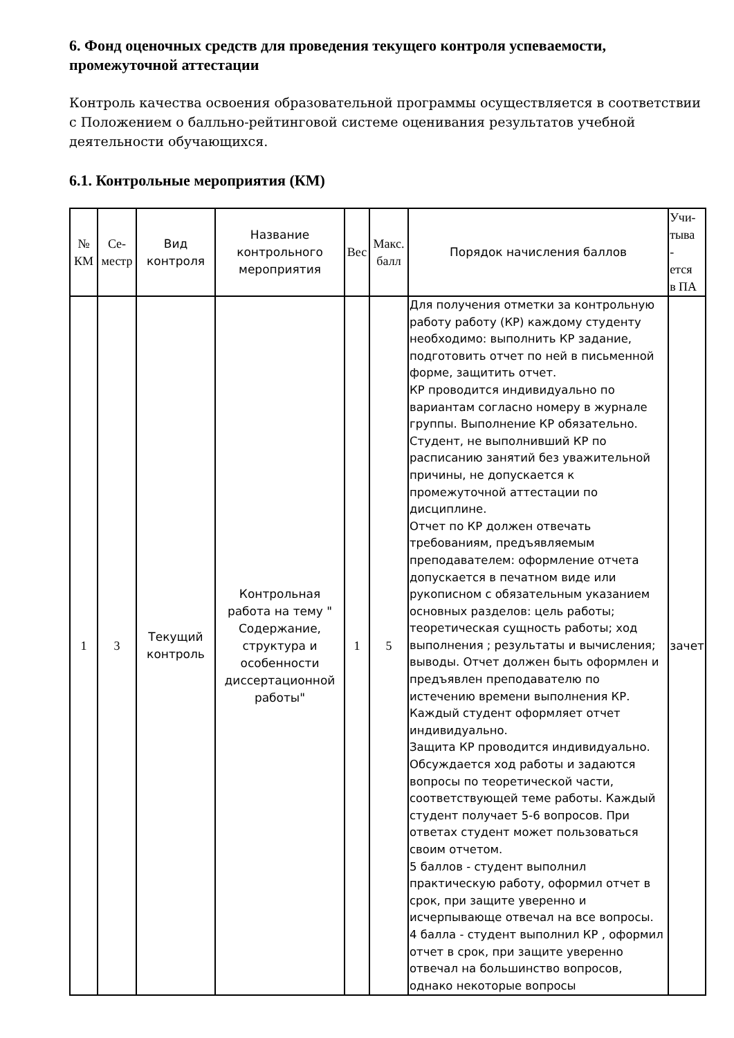6. Фонд оценочных средств для проведения текущего контроля успеваемости, промежуточной аттестации
Контроль качества освоения образовательной программы осуществляется в соответствии с Положением о балльно-рейтинговой системе оценивания результатов учебной деятельности обучающихся.
6.1. Контрольные мероприятия (КМ)
| № КМ | Се- местр | Вид контроля | Название контрольного мероприятия | Вес | Макс. балл | Порядок начисления баллов | Учи- тыва - ется в ПА |
| --- | --- | --- | --- | --- | --- | --- | --- |
| 1 | 3 | Текущий контроль | Контрольная работа на тему " Содержание, структура и особенности диссертационной работы" | 1 | 5 | Для получения отметки за контрольную работу работу (КР) каждому студенту необходимо: выполнить КР задание, подготовить отчет по ней в письменной форме, защитить отчет. КР проводится индивидуально по вариантам согласно номеру в журнале группы. Выполнение КР обязательно. Студент, не выполнивший КР по расписанию занятий без уважительной причины, не допускается к промежуточной аттестации по дисциплине. Отчет по КР должен отвечать требованиям, предъявляемым преподавателем: оформление отчета допускается в печатном виде или рукописном с обязательным указанием основных разделов: цель работы; теоретическая сущность работы; ход выполнения ; результаты и вычисления; выводы. Отчет должен быть оформлен и предъявлен преподавателю по истечению времени выполнения КР. Каждый студент оформляет отчет индивидуально. Защита КР проводится индивидуально. Обсуждается ход работы и задаются вопросы по теоретической части, соответствующей теме работы. Каждый студент получает 5-6 вопросов. При ответах студент может пользоваться своим отчетом. 5 баллов - студент выполнил практическую работу, оформил отчет в срок, при защите уверенно и исчерпывающе отвечал на все вопросы. 4 балла - студент выполнил КР , оформил отчет в срок, при защите уверенно отвечал на большинство вопросов, однако некоторые вопросы | зачет |